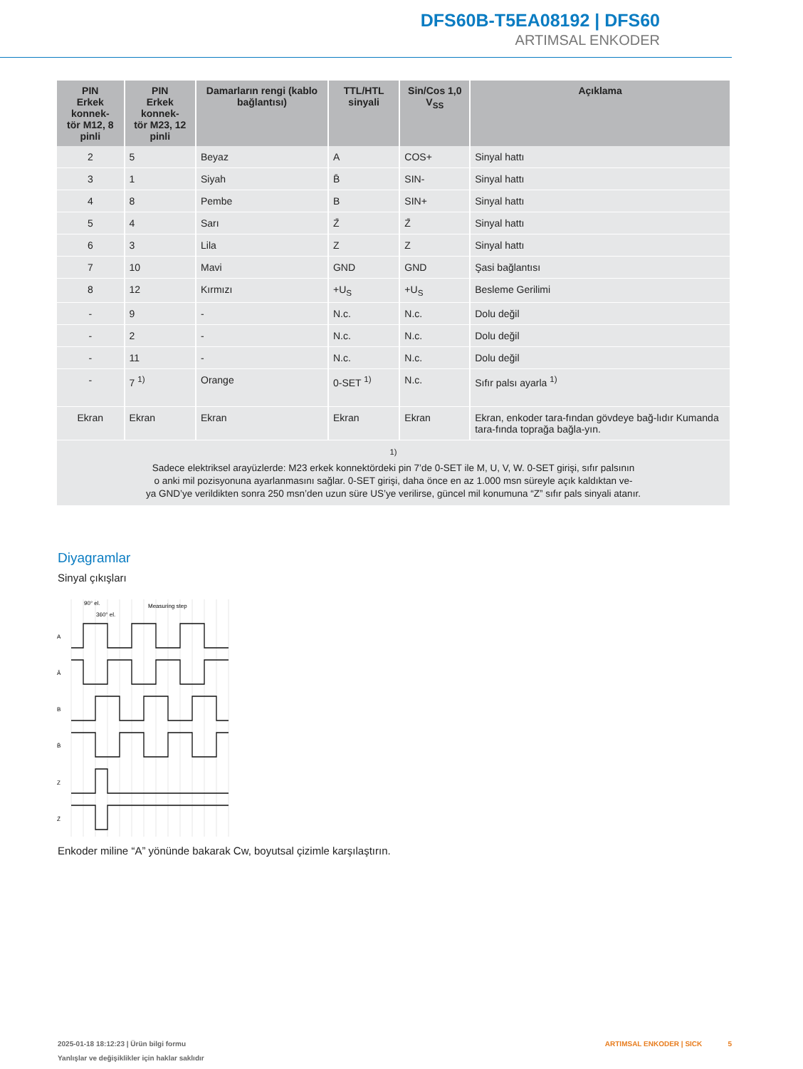DFS60B-T5EA08192 | DFS60
ARTIMSAL ENKODER
| PIN Erkek konnek- tör M12, 8 pinli | PIN Erkek konnek- tör M23, 12 pinli | Damarların rengi (kablo bağlantısı) | TTL/HTL sinyali | Sin/Cos 1,0 V<sub>SS</sub> | Açıklama |
| --- | --- | --- | --- | --- | --- |
| 2 | 5 | Beyaz | A | COS+ | Sinyal hattı |
| 3 | 1 | Siyah | B̄ | SIN- | Sinyal hattı |
| 4 | 8 | Pembe | B | SIN+ | Sinyal hattı |
| 5 | 4 | Sarı | Z̄ | Z̄ | Sinyal hattı |
| 6 | 3 | Lila | Z | Z | Sinyal hattı |
| 7 | 10 | Mavi | GND | GND | Şasi bağlantısı |
| 8 | 12 | Kırmızı | +U<sub>S</sub> | +U<sub>S</sub> | Besleme Gerilimi |
| - | 9 | - | N.c. | N.c. | Dolu değil |
| - | 2 | - | N.c. | N.c. | Dolu değil |
| - | 11 | - | N.c. | N.c. | Dolu değil |
| - | 7 <sup>1)</sup> | Orange | 0-SET <sup>1)</sup> | N.c. | Sıfır palsı ayarla <sup>1)</sup> |
| Ekran | Ekran | Ekran | Ekran | Ekran | Ekran, enkoder tara-fından gövdeye bağ-lıdır Kumanda tara-fında toprağa bağla-yın. |
| <sup>1)</sup> Sadece elektriksel arayüzlerde: M23 erkek konnektördeki pin 7’de 0-SET ile M, U, V, W. 0-SET girişi, sıfır palsının o anki mil pozisyonuna ayarlanmasını sağlar. 0-SET girişi, daha önce en az 1.000 msn süreyle açık kaldıktan ve- ya GND’ye verildikten sonra 250 msn’den uzun süre US’ye verilirse, güncel mil konumuna “Z” sıfır pals sinyali atanır. | | | | | |
Diyagramlar
Sinyal çıkışları
Measuring step
90° el.
360° el.
A
Ā
B
B̄
Z
Z̄
Enkoder miline “A” yönünde bakarak Cw, boyutsal çizimle karşılaştırın.
2025-01-18 18:12:23 | Ürün bilgi formu
Yanlışlar ve değişiklikler için haklar saklıdır
ARTIMSAL ENKODER | SICK 5